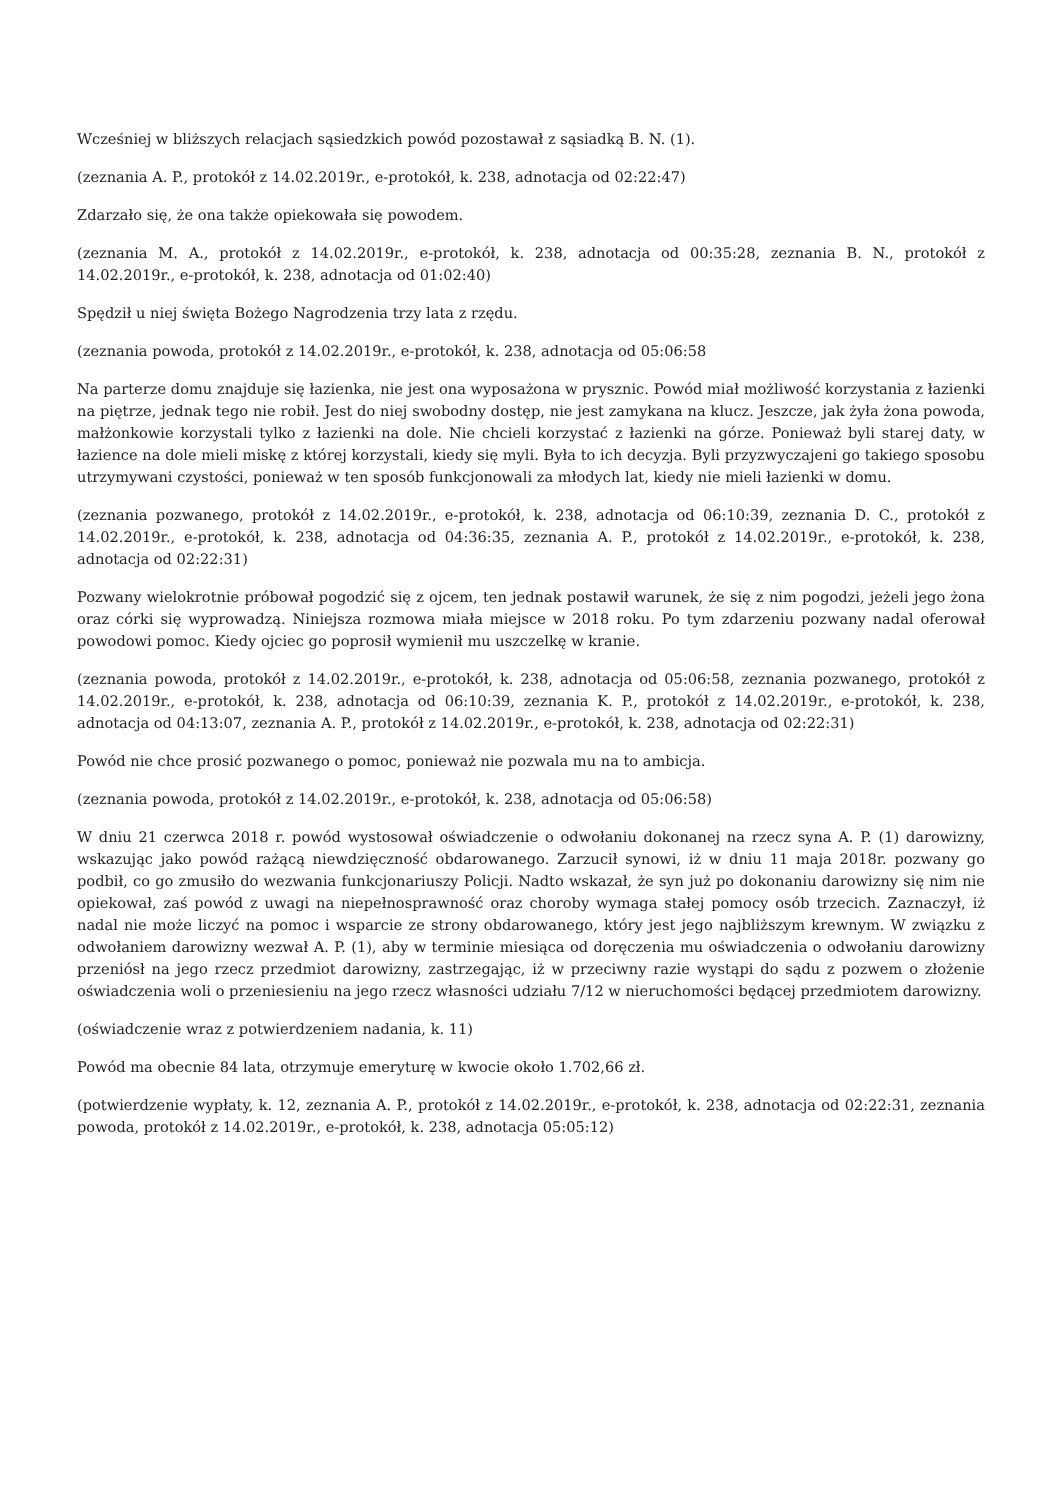Wcześniej w bliższych relacjach sąsiedzkich powód pozostawał z sąsiadką B. N. (1).
(zeznania A. P., protokół z 14.02.2019r., e-protokół, k. 238, adnotacja od 02:22:47)
Zdarzało się, że ona także opiekowała się powodem.
(zeznania M. A., protokół z 14.02.2019r., e-protokół, k. 238, adnotacja od 00:35:28, zeznania B. N., protokół z 14.02.2019r., e-protokół, k. 238, adnotacja od 01:02:40)
Spędził u niej święta Bożego Nagrodzenia trzy lata z rzędu.
(zeznania powoda, protokół z 14.02.2019r., e-protokół, k. 238, adnotacja od 05:06:58
Na parterze domu znajduje się łazienka, nie jest ona wyposażona w prysznic. Powód miał możliwość korzystania z łazienki na piętrze, jednak tego nie robił. Jest do niej swobodny dostęp, nie jest zamykana na klucz. Jeszcze, jak żyła żona powoda, małżonkowie korzystali tylko z łazienki na dole. Nie chcieli korzystać z łazienki na górze. Ponieważ byli starej daty, w łazience na dole mieli miskę z której korzystali, kiedy się myli. Była to ich decyzja. Byli przyzwyczajeni go takiego sposobu utrzymywani czystości, ponieważ w ten sposób funkcjonowali za młodych lat, kiedy nie mieli łazienki w domu.
(zeznania pozwanego, protokół z 14.02.2019r., e-protokół, k. 238, adnotacja od 06:10:39, zeznania D. C., protokół z 14.02.2019r., e-protokół, k. 238, adnotacja od 04:36:35, zeznania A. P., protokół z 14.02.2019r., e-protokół, k. 238, adnotacja od 02:22:31)
Pozwany wielokrotnie próbował pogodzić się z ojcem, ten jednak postawił warunek, że się z nim pogodzi, jeżeli jego żona oraz córki się wyprowadzą. Niniejsza rozmowa miała miejsce w 2018 roku. Po tym zdarzeniu pozwany nadal oferował powodowi pomoc. Kiedy ojciec go poprosił wymienił mu uszczelkę w kranie.
(zeznania powoda, protokół z 14.02.2019r., e-protokół, k. 238, adnotacja od 05:06:58, zeznania pozwanego, protokół z 14.02.2019r., e-protokół, k. 238, adnotacja od 06:10:39, zeznania K. P., protokół z 14.02.2019r., e-protokół, k. 238, adnotacja od 04:13:07, zeznania A. P., protokół z 14.02.2019r., e-protokół, k. 238, adnotacja od 02:22:31)
Powód nie chce prosić pozwanego o pomoc, ponieważ nie pozwala mu na to ambicja.
(zeznania powoda, protokół z 14.02.2019r., e-protokół, k. 238, adnotacja od 05:06:58)
W dniu 21 czerwca 2018 r. powód wystosował oświadczenie o odwołaniu dokonanej na rzecz syna A. P. (1) darowizny, wskazując jako powód rażącą niewdzięczność obdarowanego. Zarzucił synowi, iż w dniu 11 maja 2018r. pozwany go podbił, co go zmusiło do wezwania funkcjonariuszy Policji. Nadto wskazał, że syn już po dokonaniu darowizny się nim nie opiekował, zaś powód z uwagi na niepełnosprawność oraz choroby wymaga stałej pomocy osób trzecich. Zaznaczył, iż nadal nie może liczyć na pomoc i wsparcie ze strony obdarowanego, który jest jego najbliższym krewnym. W związku z odwołaniem darowizny wezwał A. P. (1), aby w terminie miesiąca od doręczenia mu oświadczenia o odwołaniu darowizny przeniósł na jego rzecz przedmiot darowizny, zastrzegając, iż w przeciwny razie wystąpi do sądu z pozwem o złożenie oświadczenia woli o przeniesieniu na jego rzecz własności udziału 7/12 w nieruchomości będącej przedmiotem darowizny.
(oświadczenie wraz z potwierdzeniem nadania, k. 11)
Powód ma obecnie 84 lata, otrzymuje emeryturę w kwocie około 1.702,66 zł.
(potwierdzenie wypłaty, k. 12, zeznania A. P., protokół z 14.02.2019r., e-protokół, k. 238, adnotacja od 02:22:31, zeznania powoda, protokół z 14.02.2019r., e-protokół, k. 238, adnotacja 05:05:12)